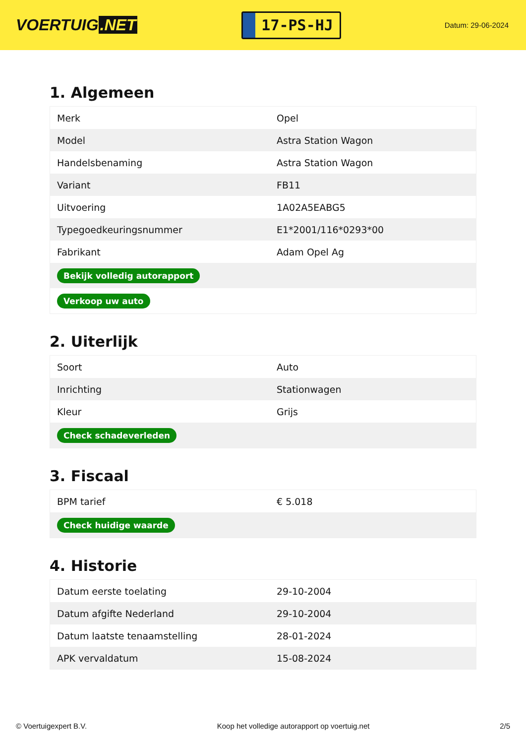VOERTUIG.NET
17-PS-HJ
Datum: 29-06-2024
1. Algemeen
| Merk | Opel |
| Model | Astra Station Wagon |
| Handelsbenaming | Astra Station Wagon |
| Variant | FB11 |
| Uitvoering | 1A02A5EABG5 |
| Typegoedkeuringsnummer | E1*2001/116*0293*00 |
| Fabrikant | Adam Opel Ag |
| Bekijk volledig autorapport | |
| Verkoop uw auto | |
2. Uiterlijk
| Soort | Auto |
| Inrichting | Stationwagen |
| Kleur | Grijs |
| Check schadeverleden | |
3. Fiscaal
| BPM tarief | € 5.018 |
| Check huidige waarde | |
4. Historie
| Datum eerste toelating | 29-10-2004 |
| Datum afgifte Nederland | 29-10-2004 |
| Datum laatste tenaamstelling | 28-01-2024 |
| APK vervaldatum | 15-08-2024 |
© Voertuigexpert B.V. Koop het volledige autorapport op voertuig.net 2/5